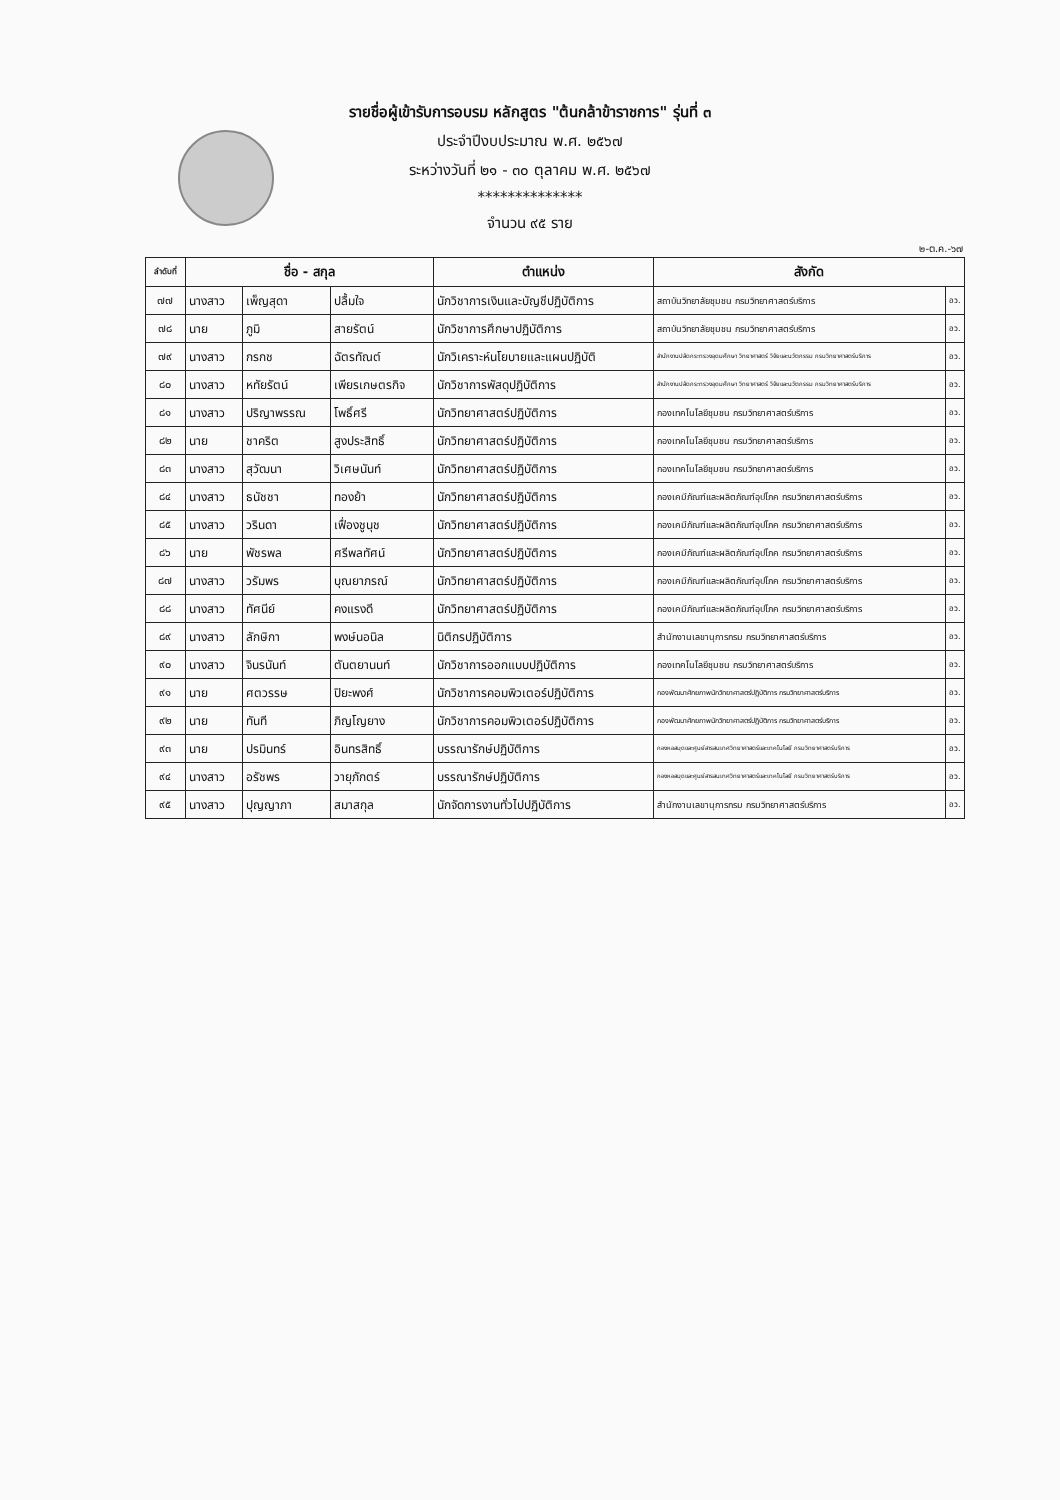รายชื่อผู้เข้ารับการอบรม หลักสูตร "ต้นกล้าข้าราชการ" รุ่นที่ ๓
ประจำปีงบประมาณ พ.ศ. ๒๕๖๗
ระหว่างวันที่ ๒๑ - ๓๐ ตุลาคม พ.ศ. ๒๕๖๗
**************
จำนวน ๙๕ ราย
๒-ต.ค.-๖๗
| ลำดับที่ | ชื่อ - สกุล | | | ตำแหน่ง | สังกัด | |
| --- | --- | --- | --- | --- | --- | --- |
| ๗๗ | นางสาว | เพ็ญสุดา | ปลื้มใจ | นักวิชาการเงินและบัญชีปฏิบัติการ | สถาบันวิทยาลัยชุมชน กรมวิทยาศาสตร์บริการ | อว. |
| ๗๘ | นาย | ภูมิ | สายรัตน์ | นักวิชาการศึกษาปฏิบัติการ | สถาบันวิทยาลัยชุมชน กรมวิทยาศาสตร์บริการ | อว. |
| ๗๙ | นางสาว | กรกช | ฉัตรทัณต์ | นักวิเคราะห์นโยบายและแผนปฏิบัติ | สำนักงานปลัดกระทรวงอุดมศึกษา วิทยาศาสตร์ วิจัยและนวัตกรรม กรมวิทยาศาสตร์บริการ | อว. |
| ๘๐ | นางสาว | หทัยรัตน์ | เพียรเกษตรกิจ | นักวิชาการพัสดุปฏิบัติการ | สำนักงานปลัดกระทรวงอุดมศึกษา วิทยาศาสตร์ วิจัยและนวัตกรรม กรมวิทยาศาสตร์บริการ | อว. |
| ๘๑ | นางสาว | ปริญาพรรณ | โพธิ์ศรี | นักวิทยาศาสตร์ปฏิบัติการ | กองเทคโนโลยีชุมชน กรมวิทยาศาสตร์บริการ | อว. |
| ๘๒ | นาย | ชาคริต | สูงประสิทธิ์ | นักวิทยาศาสตร์ปฏิบัติการ | กองเทคโนโลยีชุมชน กรมวิทยาศาสตร์บริการ | อว. |
| ๘๓ | นางสาว | สุวัฒนา | วิเศษนันท์ | นักวิทยาศาสตร์ปฏิบัติการ | กองเทคโนโลยีชุมชน กรมวิทยาศาสตร์บริการ | อว. |
| ๘๔ | นางสาว | ธนัชชา | ทองย้า | นักวิทยาศาสตร์ปฏิบัติการ | กองเคมีภัณฑ์และผลิตภัณฑ์อุปโภค กรมวิทยาศาสตร์บริการ | อว. |
| ๘๕ | นางสาว | วรินดา | เฟื่องชูนุช | นักวิทยาศาสตร์ปฏิบัติการ | กองเคมีภัณฑ์และผลิตภัณฑ์อุปโภค กรมวิทยาศาสตร์บริการ | อว. |
| ๘๖ | นาย | พัชรพล | ศรีพลทัศน์ | นักวิทยาศาสตร์ปฏิบัติการ | กองเคมีภัณฑ์และผลิตภัณฑ์อุปโภค กรมวิทยาศาสตร์บริการ | อว. |
| ๘๗ | นางสาว | วรัมพร | บุณยาภรณ์ | นักวิทยาศาสตร์ปฏิบัติการ | กองเคมีภัณฑ์และผลิตภัณฑ์อุปโภค กรมวิทยาศาสตร์บริการ | อว. |
| ๘๘ | นางสาว | ทัศนีย์ | คงแรงดี | นักวิทยาศาสตร์ปฏิบัติการ | กองเคมีภัณฑ์และผลิตภัณฑ์อุปโภค กรมวิทยาศาสตร์บริการ | อว. |
| ๘๙ | นางสาว | ลักษิกา | พงษ์นอนิล | นิติกรปฏิบัติการ | สำนักงานเลขานุการกรม กรมวิทยาศาสตร์บริการ | อว. |
| ๙๐ | นางสาว | จินรนันท์ | ตันตยานนท์ | นักวิชาการออกแบบปฏิบัติการ | กองเทคโนโลยีชุมชน กรมวิทยาศาสตร์บริการ | อว. |
| ๙๑ | นาย | ศตวรรษ | ปิยะพงศ์ | นักวิชาการคอมพิวเตอร์ปฏิบัติการ | กองพัฒนาศักยภาพนักวิทยาศาสตร์ปฏิบัติการ กรมวิทยาศาสตร์บริการ | อว. |
| ๙๒ | นาย | ทันที | ภิญโญยาง | นักวิชาการคอมพิวเตอร์ปฏิบัติการ | กองพัฒนาศักยภาพนักวิทยาศาสตร์ปฏิบัติการ กรมวิทยาศาสตร์บริการ | อว. |
| ๙๓ | นาย | ปรมินทร์ | อินทรสิทธิ์ | บรรณารักษ์ปฏิบัติการ | กองหอสมุดและศูนย์สารสนเทศวิทยาศาสตร์และเทคโนโลยี กรมวิทยาศาสตร์บริการ | อว. |
| ๙๔ | นางสาว | อรัชพร | วายุภักตร์ | บรรณารักษ์ปฏิบัติการ | กองหอสมุดและศูนย์สารสนเทศวิทยาศาสตร์และเทคโนโลยี กรมวิทยาศาสตร์บริการ | อว. |
| ๙๕ | นางสาว | ปุญญาภา | สมาสกุล | นักจัดการงานทั่วไปปฏิบัติการ | สำนักงานเลขานุการกรม กรมวิทยาศาสตร์บริการ | อว. |